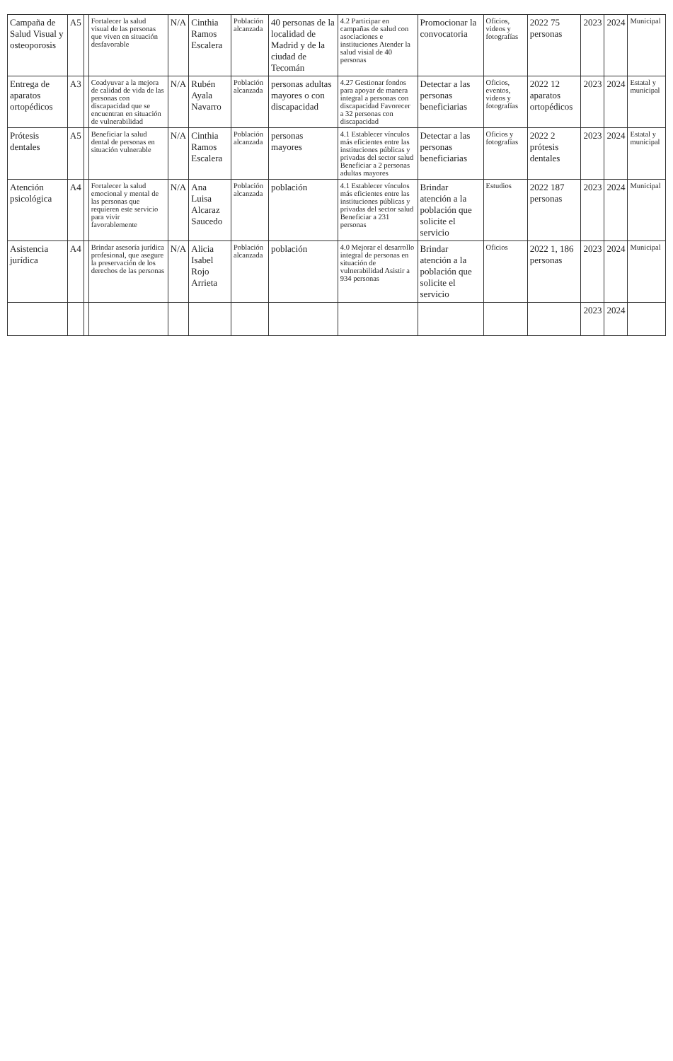| Campaña de Salud Visual y osteoporosis | A5 | | Fortalecer la salud visual de las personas que viven en situación desfavorable | N/A | Cinthia Ramos Escalera | Población alcanzada | 40 personas de la localidad de Madrid y de la ciudad de Tecomán | 4.2 Participar en campañas de salud con asociaciones e instituciones Atender la salud visial de 40 personas | Promocionar la convocatoria | Oficios, videos y fotografías | 2022 75 personas | 2023 | 2024 | Municipal |
| Entrega de aparatos ortopédicos | A3 | | Coadyuvar a la mejora de calidad de vida de las personas con discapacidad que se encuentran en situación de vulnerabilidad | N/A | Rubén Ayala Navarro | Población alcanzada | personas adultas mayores o con discapacidad | 4.27 Gestionar fondos para apoyar de manera integral a personas con discapacidad Favorecer a 32 personas con discapacidad | Detectar a las personas beneficiarias | Oficios, eventos, videos y fotografías | 2022 12 aparatos ortopédicos | 2023 | 2024 | Estatal y municipal |
| Prótesis dentales | A5 | | Beneficiar la salud dental de personas en situación vulnerable | N/A | Cinthia Ramos Escalera | Población alcanzada | personas mayores | 4.1 Establecer vínculos más eficientes entre las instituciones públicas y privadas del sector salud Beneficiar a 2 personas adultas mayores | Detectar a las personas beneficiarias | Oficios y fotografías | 2022 2 prótesis dentales | 2023 | 2024 | Estatal y municipal |
| Atención psicológica | A4 | | Fortalecer la salud emocional y mental de las personas que requieren este servicio para vivir favorablemente | N/A | Ana Luisa Alcaraz Saucedo | Población alcanzada | población | 4.1 Establecer vínculos más eficientes entre las instituciones públicas y privadas del sector salud Beneficiar a 231 personas | Brindar atención a la población que solicite el servicio | Estudios | 2022 187 personas | 2023 | 2024 | Municipal |
| Asistencia jurídica | A4 | | Brindar asesoría jurídica profesional, que asegure la preservación de los derechos de las personas | N/A | Alicia Isabel Rojo Arrieta | Población alcanzada | población | 4.0 Mejorar el desarrollo integral de personas en situación de vulnerabilidad Asistir a 934 personas | Brindar atención a la población que solicite el servicio | Oficios | 2022 1, 186 personas | 2023 | 2024 | Municipal |
| | | | | | | | | | | | | 2023 | 2024 | |